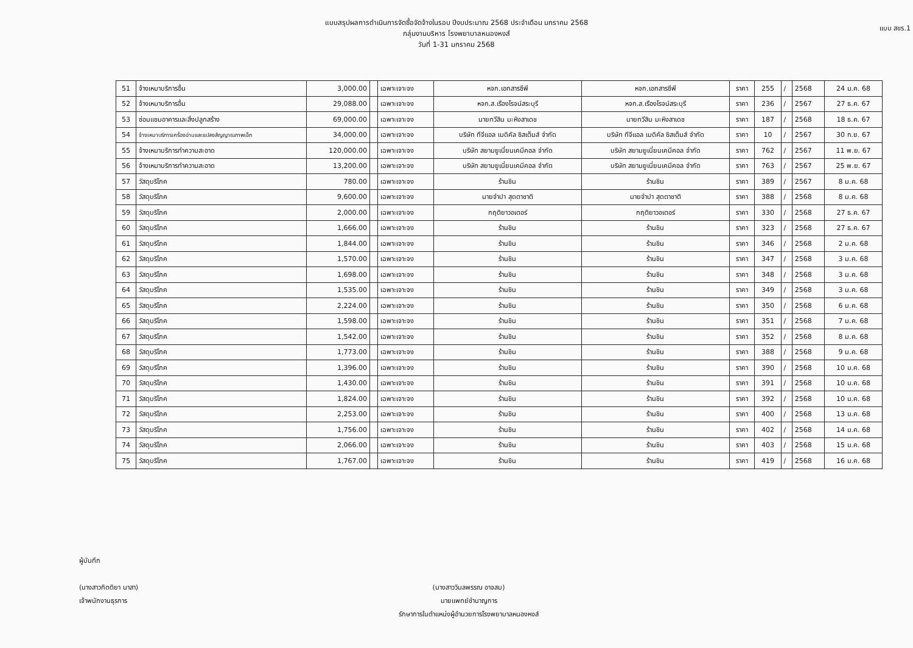แบบ สขร.1
แบบสรุปผลการดำเนินการจัดซื้อจัดจ้างในรอบ ปีงบประมาณ 2568 ประจำเดือน มกราคม 2568
กลุ่มงานบริหาร โรงพยาบาลหนองหงส์
วันที่ 1-31 มกราคม 2568
| 51 | จ้างเหมาบริการอื่น | 3,000.00 | | เฉพาะเจาะจง | หจก.เอกสารซีพี | หจก.เอกสารซีพี | ราคา | 255 | / | 2568 | 24 ม.ค. 68 |
| 52 | จ้างเหมาบริการอื่น | 29,088.00 | | เฉพาะเจาะจง | หจก.ส.เรืองโรจน์สระบุรี | หจก.ส.เรืองโรจน์สระบุรี | ราคา | 236 | / | 2567 | 27 ธ.ค. 67 |
| 53 | ซ่อมแซมอาคารและสิ่งปลูกสร้าง | 69,000.00 | | เฉพาะเจาะจง | นายทวีสิน มะหิงสาเดช | นายทวีสิน มะหิงสาเดช | ราคา | 187 | / | 2568 | 18 ธ.ค. 67 |
| 54 | จ้างเหมาบริการเครื่องอ่านและแปลงสัญญาณภาพเอ็ก | 34,000.00 | | เฉพาะเจาะจง | บริษัท ทีจีแอล เมดิคัล ซิสเต็มส์ จำกัด | บริษัท ทีจีแอล เมดิคัล ซิสเต็มส์ จำกัด | ราคา | 10 | / | 2567 | 30 ก.ย. 67 |
| 55 | จ้างเหมาบริการทำความสะอาด | 120,000.00 | | เฉพาะเจาะจง | บริษัท สยามยูเนี่ยนเคมีคอล จำกัด | บริษัท สยามยูเนี่ยนเคมีคอล จำกัด | ราคา | 762 | / | 2567 | 11 พ.ย. 67 |
| 56 | จ้างเหมาบริการทำความสะอาด | 13,200.00 | | เฉพาะเจาะจง | บริษัท สยามยูเนี่ยนเคมีคอล จำกัด | บริษัท สยามยูเนี่ยนเคมีคอล จำกัด | ราคา | 763 | / | 2567 | 25 พ.ย. 67 |
| 57 | วัสดุบริโภค | 780.00 | | เฉพาะเจาะจง | ร้านชิน | ร้านชิน | ราคา | 389 | / | 2567 | 8 ม.ค. 68 |
| 58 | วัสดุบริโภค | 9,600.00 | | เฉพาะเจาะจง | นายจำปา สุดตาชาติ | นายจำปา สุดตาชาติ | ราคา | 388 | / | 2568 | 8 ม.ค. 68 |
| 59 | วัสดุบริโภค | 2,000.00 | | เฉพาะเจาะจง | กฤติยาวอเตอร์ | กฤติยาวอเตอร์ | ราคา | 330 | / | 2568 | 27 ธ.ค. 67 |
| 60 | วัสดุบริโภค | 1,666.00 | | เฉพาะเจาะจง | ร้านชิน | ร้านชิน | ราคา | 323 | / | 2568 | 27 ธ.ค. 67 |
| 61 | วัสดุบริโภค | 1,844.00 | | เฉพาะเจาะจง | ร้านชิน | ร้านชิน | ราคา | 346 | / | 2568 | 2 ม.ค. 68 |
| 62 | วัสดุบริโภค | 1,570.00 | | เฉพาะเจาะจง | ร้านชิน | ร้านชิน | ราคา | 347 | / | 2568 | 3 ม.ค. 68 |
| 63 | วัสดุบริโภค | 1,698.00 | | เฉพาะเจาะจง | ร้านชิน | ร้านชิน | ราคา | 348 | / | 2568 | 3 ม.ค. 68 |
| 64 | วัสดุบริโภค | 1,535.00 | | เฉพาะเจาะจง | ร้านชิน | ร้านชิน | ราคา | 349 | / | 2568 | 3 ม.ค. 68 |
| 65 | วัสดุบริโภค | 2,224.00 | | เฉพาะเจาะจง | ร้านชิน | ร้านชิน | ราคา | 350 | / | 2568 | 6 ม.ค. 68 |
| 66 | วัสดุบริโภค | 1,598.00 | | เฉพาะเจาะจง | ร้านชิน | ร้านชิน | ราคา | 351 | / | 2568 | 7 ม.ค. 68 |
| 67 | วัสดุบริโภค | 1,542.00 | | เฉพาะเจาะจง | ร้านชิน | ร้านชิน | ราคา | 352 | / | 2568 | 8 ม.ค. 68 |
| 68 | วัสดุบริโภค | 1,773.00 | | เฉพาะเจาะจง | ร้านชิน | ร้านชิน | ราคา | 388 | / | 2568 | 9 ม.ค. 68 |
| 69 | วัสดุบริโภค | 1,396.00 | | เฉพาะเจาะจง | ร้านชิน | ร้านชิน | ราคา | 390 | / | 2568 | 10 ม.ค. 68 |
| 70 | วัสดุบริโภค | 1,430.00 | | เฉพาะเจาะจง | ร้านชิน | ร้านชิน | ราคา | 391 | / | 2568 | 10 ม.ค. 68 |
| 71 | วัสดุบริโภค | 1,824.00 | | เฉพาะเจาะจง | ร้านชิน | ร้านชิน | ราคา | 392 | / | 2568 | 10 ม.ค. 68 |
| 72 | วัสดุบริโภค | 2,253.00 | | เฉพาะเจาะจง | ร้านชิน | ร้านชิน | ราคา | 400 | / | 2568 | 13 ม.ค. 68 |
| 73 | วัสดุบริโภค | 1,756.00 | | เฉพาะเจาะจง | ร้านชิน | ร้านชิน | ราคา | 402 | / | 2568 | 14 ม.ค. 68 |
| 74 | วัสดุบริโภค | 2,066.00 | | เฉพาะเจาะจง | ร้านชิน | ร้านชิน | ราคา | 403 | / | 2568 | 15 ม.ค. 68 |
| 75 | วัสดุบริโภค | 1,767.00 | | เฉพาะเจาะจง | ร้านชิน | ร้านชิน | ราคา | 419 | / | 2568 | 16 ม.ค. 68 |
ผู้บันทึก
(นางสาวกิตติยา นาสา)
เจ้าพนักงานธุรการ
(นางสาววิมลพรรณ อาจสม)
นายแพทย์ชำนาญการ
รักษาการในตำแหน่งผู้อำนวยการโรงพยาบาลหนองหงส์